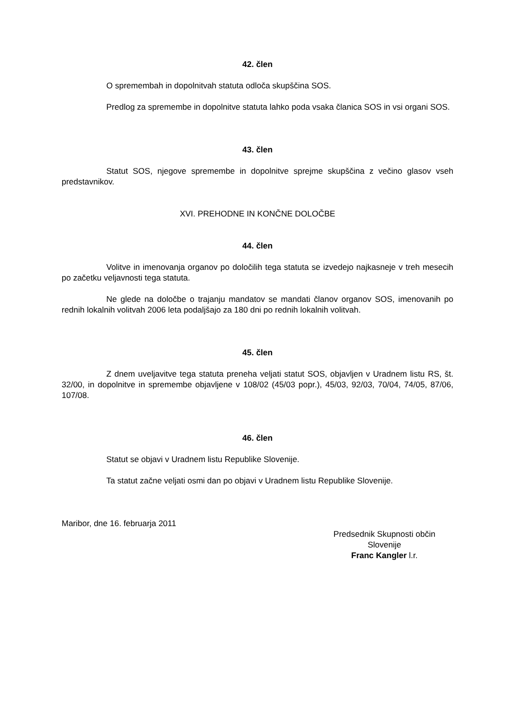42. člen
O spremembah in dopolnitvah statuta odloča skupščina SOS.
Predlog za spremembe in dopolnitve statuta lahko poda vsaka članica SOS in vsi organi SOS.
43. člen
Statut SOS, njegove spremembe in dopolnitve sprejme skupščina z večino glasov vseh predstavnikov.
XVI. PREHODNE IN KONČNE DOLOČBE
44. člen
Volitve in imenovanja organov po določilih tega statuta se izvedejo najkasneje v treh mesecih po začetku veljavnosti tega statuta.
Ne glede na določbe o trajanju mandatov se mandati članov organov SOS, imenovanih po rednih lokalnih volitvah 2006 leta podaljšajo za 180 dni po rednih lokalnih volitvah.
45. člen
Z dnem uveljavitve tega statuta preneha veljati statut SOS, objavljen v Uradnem listu RS, št. 32/00, in dopolnitve in spremembe objavljene v 108/02 (45/03 popr.), 45/03, 92/03, 70/04, 74/05, 87/06, 107/08.
46. člen
Statut se objavi v Uradnem listu Republike Slovenije.
Ta statut začne veljati osmi dan po objavi v Uradnem listu Republike Slovenije.
Maribor, dne 16. februarja 2011
Predsednik Skupnosti občin
Slovenije
Franc Kangler l.r.